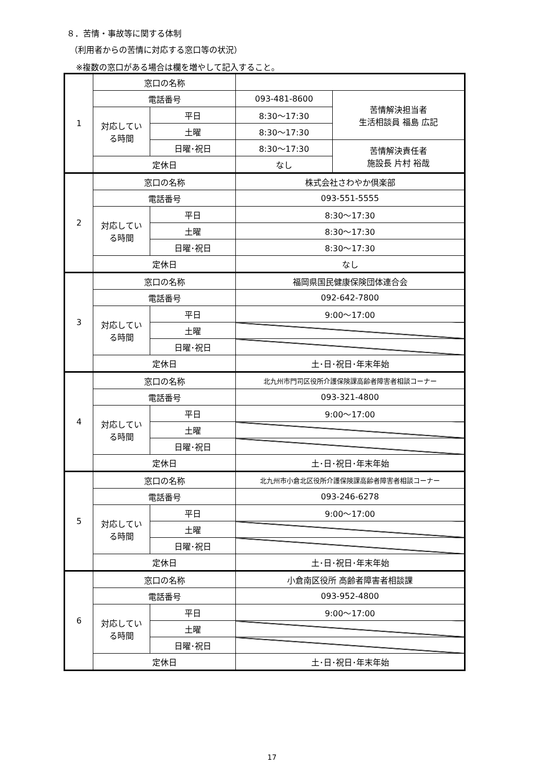８．苦情・事故等に関する体制
（利用者からの苦情に対応する窓口等の状況）
※複数の窓口がある場合は欄を増やして記入すること。
| 1 | 窓口の名称 | | | |
| | 電話番号 | | 093-481-8600 | 苦情解決担当者 生活相談員 福島 広記 |
| | 対応してい る時間 | 平日 | 8:30〜17:30 | |
| | | 土曜 | 8:30〜17:30 | |
| | | 日曜･祝日 | 8:30〜17:30 | 苦情解決責任者 施設長 片村 裕哉 |
| | 定休日 | | なし | |
| 2 | 窓口の名称 | | 株式会社さわやか倶楽部 | |
| | 電話番号 | | 093-551-5555 | |
| | 対応してい る時間 | 平日 | 8:30〜17:30 | |
| | | 土曜 | 8:30〜17:30 | |
| | | 日曜･祝日 | 8:30〜17:30 | |
| | 定休日 | | なし | |
| 3 | 窓口の名称 | | 福岡県国民健康保険団体連合会 | |
| | 電話番号 | | 092-642-7800 | |
| | 対応してい る時間 | 平日 | 9:00〜17:00 | |
| | | 土曜 | | |
| | | 日曜･祝日 | | |
| | 定休日 | | 土･日･祝日･年末年始 | |
| 4 | 窓口の名称 | | 北九州市門司区役所介護保険課高齢者障害者相談コーナー | |
| | 電話番号 | | 093-321-4800 | |
| | 対応してい る時間 | 平日 | 9:00〜17:00 | |
| | | 土曜 | | |
| | | 日曜･祝日 | | |
| | 定休日 | | 土･日･祝日･年末年始 | |
| 5 | 窓口の名称 | | 北九州市小倉北区役所介護保険課高齢者障害者相談コーナー | |
| | 電話番号 | | 093-246-6278 | |
| | 対応してい る時間 | 平日 | 9:00〜17:00 | |
| | | 土曜 | | |
| | | 日曜･祝日 | | |
| | 定休日 | | 土･日･祝日･年末年始 | |
| 6 | 窓口の名称 | | 小倉南区役所 高齢者障害者相談課 | |
| | 電話番号 | | 093-952-4800 | |
| | 対応してい る時間 | 平日 | 9:00〜17:00 | |
| | | 土曜 | | |
| | | 日曜･祝日 | | |
| | 定休日 | | 土･日･祝日･年末年始 | |
17